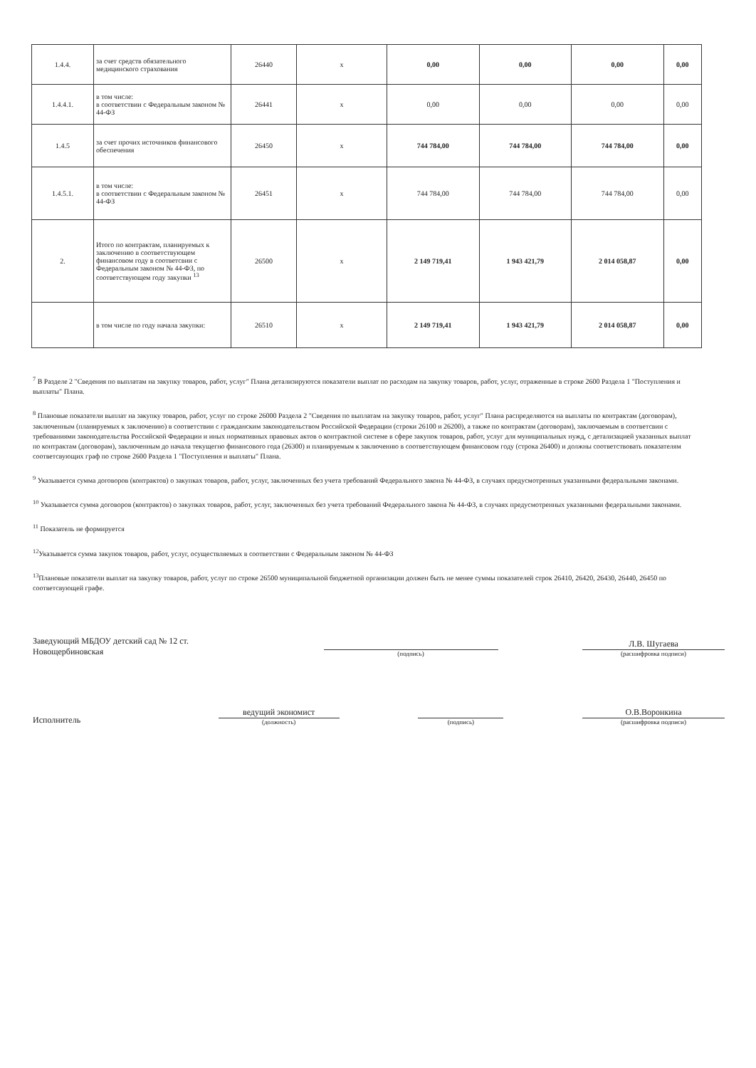| 1.4.4. | за счет средств обязательного медицинского страхования | 26440 | х | 0,00 | 0,00 | 0,00 | 0,00 |
| 1.4.4.1. | в том числе: в соответствии с Федеральным законом № 44-ФЗ | 26441 | х | 0,00 | 0,00 | 0,00 | 0,00 |
| 1.4.5 | за счет прочих источников финансового обеспечения | 26450 | х | 744 784,00 | 744 784,00 | 744 784,00 | 0,00 |
| 1.4.5.1. | в том числе: в соответствии с Федеральным законом № 44-ФЗ | 26451 | х | 744 784,00 | 744 784,00 | 744 784,00 | 0,00 |
| 2. | Итого по контрактам, планируемых к заключению в соответствующем финансовом году в соответсвии с Федеральным законом № 44-ФЗ, по соответствующем году закупки <sup>13</sup> | 26500 | х | 2 149 719,41 | 1 943 421,79 | 2 014 058,87 | 0,00 |
| | в том числе по году начала закупки: | 26510 | х | 2 149 719,41 | 1 943 421,79 | 2 014 058,87 | 0,00 |
<sup>7</sup> В Разделе 2 "Сведения по выплатам на закупку товаров, работ, услуг" Плана детализируются показатели выплат по расходам на закупку товаров, работ, услуг, отраженные в строке 2600 Раздела 1 "Поступления и выплаты" Плана.
<sup>8</sup> Плановые показатели выплат на закупку товаров, работ, услуг по строке 26000 Раздела 2 "Сведения по выплатам на закупку товаров, работ, услуг" Плана распределяются на выплаты по контрактам (договорам), заключенным (планируемых к заключению) в соответствии с гражданским законодательством Российской Федерации (строки 26100 и 26200), а также по контрактам (договорам), заключаемым в соответсвии с требованиями законодательства Российской Федерации и иных нормативных правовых актов о контрактной системе в сфере закупок товаров, работ, услуг для муниципальных нужд, с детализацией указанных выплат по контрактам (договорам), заключенным до начала текущегно финансового года (26300) и планируемым к заключению в соответствующем финансовом году (строка 26400) и должны соответствовать показателям соответсвующих граф по строке 2600 Раздела 1 "Поступления и выплаты" Плана.
<sup>9</sup> Указывается сумма договоров (контрактов) о закупках товаров, работ, услуг, заключенных без учета требований Федерального закона № 44-ФЗ, в случаях предусмотренных указанными федеральными законами.
<sup>10</sup> Указывается сумма договоров (контрактов) о закупках товаров, работ, услуг, заключенных без учета требований Федерального закона № 44-ФЗ, в случаях предусмотренных указанными федеральными законами.
<sup>11</sup> Показатель не формируется
<sup>12</sup> Указывается сумма закупок товаров, работ, услуг, осуществляемых в соответствии с Федеральным законом № 44-ФЗ
<sup>13</sup> Плановые показатели выплат на закупку товаров, работ, услуг по строке 26500 муниципальной бюджетной организации должен быть не менее суммы показателей строк 26410, 26420, 26430, 26440, 26450 по соответсвующей графе.
Заведующий МБДОУ детский сад № 12 ст. Новощербиновская
(подпись)
Л.В. Шугаева
(расшифровка подписи)
Исполнитель
ведущий экономист
(должность)
(подпись)
О.В.Воронкина
(расшифровка подписи)